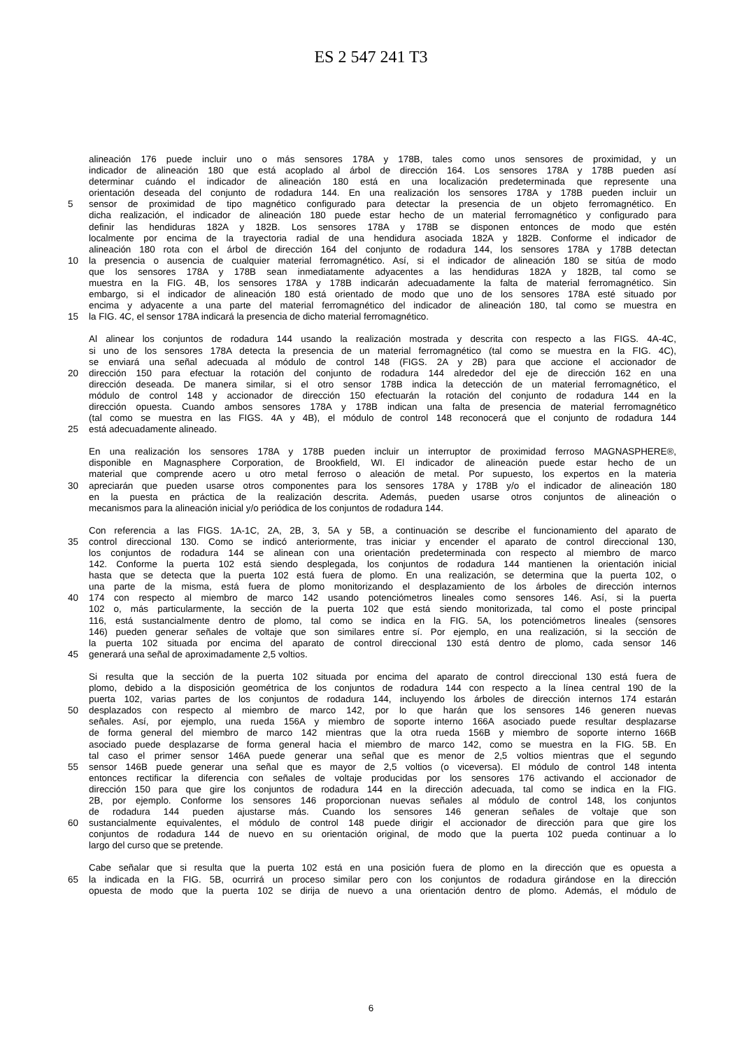ES 2 547 241 T3
alineación 176 puede incluir uno o más sensores 178A y 178B, tales como unos sensores de proximidad, y un
indicador de alineación 180 que está acoplado al árbol de dirección 164. Los sensores 178A y 178B pueden así
determinar cuándo el indicador de alineación 180 está en una localización predeterminada que represente una
orientación deseada del conjunto de rodadura 144. En una realización los sensores 178A y 178B pueden incluir un
5 sensor de proximidad de tipo magnético configurado para detectar la presencia de un objeto ferromagnético. En
dicha realización, el indicador de alineación 180 puede estar hecho de un material ferromagnético y configurado para
definir las hendiduras 182A y 182B. Los sensores 178A y 178B se disponen entonces de modo que estén
localmente por encima de la trayectoria radial de una hendidura asociada 182A y 182B. Conforme el indicador de
alineación 180 rota con el árbol de dirección 164 del conjunto de rodadura 144, los sensores 178A y 178B detectan
10 la presencia o ausencia de cualquier material ferromagnético. Así, si el indicador de alineación 180 se sitúa de modo
que los sensores 178A y 178B sean inmediatamente adyacentes a las hendiduras 182A y 182B, tal como se
muestra en la FIG. 4B, los sensores 178A y 178B indicarán adecuadamente la falta de material ferromagnético. Sin
embargo, si el indicador de alineación 180 está orientado de modo que uno de los sensores 178A esté situado por
encima y adyacente a una parte del material ferromagnético del indicador de alineación 180, tal como se muestra en
15 la FIG. 4C, el sensor 178A indicará la presencia de dicho material ferromagnético.
Al alinear los conjuntos de rodadura 144 usando la realización mostrada y descrita con respecto a las FIGS. 4A-4C,
si uno de los sensores 178A detecta la presencia de un material ferromagnético (tal como se muestra en la FIG. 4C),
se enviará una señal adecuada al módulo de control 148 (FIGS. 2A y 2B) para que accione el accionador de
20 dirección 150 para efectuar la rotación del conjunto de rodadura 144 alrededor del eje de dirección 162 en una
dirección deseada. De manera similar, si el otro sensor 178B indica la detección de un material ferromagnético, el
módulo de control 148 y accionador de dirección 150 efectuarán la rotación del conjunto de rodadura 144 en la
dirección opuesta. Cuando ambos sensores 178A y 178B indican una falta de presencia de material ferromagnético
(tal como se muestra en las FIGS. 4A y 4B), el módulo de control 148 reconocerá que el conjunto de rodadura 144
25 está adecuadamente alineado.
En una realización los sensores 178A y 178B pueden incluir un interruptor de proximidad ferroso MAGNASPHERE®,
disponible en Magnasphere Corporation, de Brookfield, WI. El indicador de alineación puede estar hecho de un
material que comprende acero u otro metal ferroso o aleación de metal. Por supuesto, los expertos en la materia
30 apreciarán que pueden usarse otros componentes para los sensores 178A y 178B y/o el indicador de alineación 180
en la puesta en práctica de la realización descrita. Además, pueden usarse otros conjuntos de alineación o
mecanismos para la alineación inicial y/o periódica de los conjuntos de rodadura 144.
Con referencia a las FIGS. 1A-1C, 2A, 2B, 3, 5A y 5B, a continuación se describe el funcionamiento del aparato de
35 control direccional 130. Como se indicó anteriormente, tras iniciar y encender el aparato de control direccional 130,
los conjuntos de rodadura 144 se alinean con una orientación predeterminada con respecto al miembro de marco
142. Conforme la puerta 102 está siendo desplegada, los conjuntos de rodadura 144 mantienen la orientación inicial
hasta que se detecta que la puerta 102 está fuera de plomo. En una realización, se determina que la puerta 102, o
una parte de la misma, está fuera de plomo monitorizando el desplazamiento de los árboles de dirección internos
40 174 con respecto al miembro de marco 142 usando potenciómetros lineales como sensores 146. Así, si la puerta
102 o, más particularmente, la sección de la puerta 102 que está siendo monitorizada, tal como el poste principal
116, está sustancialmente dentro de plomo, tal como se indica en la FIG. 5A, los potenciómetros lineales (sensores
146) pueden generar señales de voltaje que son similares entre sí. Por ejemplo, en una realización, si la sección de
la puerta 102 situada por encima del aparato de control direccional 130 está dentro de plomo, cada sensor 146
45 generará una señal de aproximadamente 2,5 voltios.
Si resulta que la sección de la puerta 102 situada por encima del aparato de control direccional 130 está fuera de
plomo, debido a la disposición geométrica de los conjuntos de rodadura 144 con respecto a la línea central 190 de la
puerta 102, varias partes de los conjuntos de rodadura 144, incluyendo los árboles de dirección internos 174 estarán
50 desplazados con respecto al miembro de marco 142, por lo que harán que los sensores 146 generen nuevas
señales. Así, por ejemplo, una rueda 156A y miembro de soporte interno 166A asociado puede resultar desplazarse
de forma general del miembro de marco 142 mientras que la otra rueda 156B y miembro de soporte interno 166B
asociado puede desplazarse de forma general hacia el miembro de marco 142, como se muestra en la FIG. 5B. En
tal caso el primer sensor 146A puede generar una señal que es menor de 2,5 voltios mientras que el segundo
55 sensor 146B puede generar una señal que es mayor de 2,5 voltios (o viceversa). El módulo de control 148 intenta
entonces rectificar la diferencia con señales de voltaje producidas por los sensores 176 activando el accionador de
dirección 150 para que gire los conjuntos de rodadura 144 en la dirección adecuada, tal como se indica en la FIG.
2B, por ejemplo. Conforme los sensores 146 proporcionan nuevas señales al módulo de control 148, los conjuntos
de rodadura 144 pueden ajustarse más. Cuando los sensores 146 generan señales de voltaje que son
60 sustancialmente equivalentes, el módulo de control 148 puede dirigir el accionador de dirección para que gire los
conjuntos de rodadura 144 de nuevo en su orientación original, de modo que la puerta 102 pueda continuar a lo
largo del curso que se pretende.
Cabe señalar que si resulta que la puerta 102 está en una posición fuera de plomo en la dirección que es opuesta a
65 la indicada en la FIG. 5B, ocurrirá un proceso similar pero con los conjuntos de rodadura girándose en la dirección
opuesta de modo que la puerta 102 se dirija de nuevo a una orientación dentro de plomo. Además, el módulo de
6